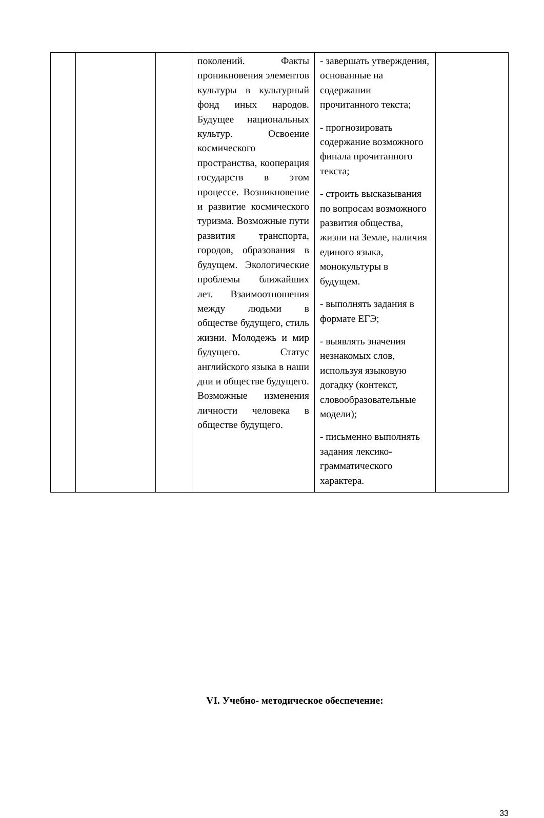| | | | поколений. Факты проникновения элементов культуры в культурный фонд иных народов. Будущее национальных культур. Освоение космического пространства, кооперация государств в этом процессе. Возникновение и развитие космического туризма. Возможные пути развития транспорта, городов, образования в будущем. Экологические проблемы ближайших лет. Взаимоотношения между людьми в обществе будущего, стиль жизни. Молодежь и мир будущего. Статус английского языка в наши дни и обществе будущего. Возможные изменения личности человека в обществе будущего. | - завершать утверждения, основанные на содержании прочитанного текста; - прогнозировать содержание возможного финала прочитанного текста; - строить высказывания по вопросам возможного развития общества, жизни на Земле, наличия единого языка, монокультуры в будущем. - выполнять задания в формате ЕГЭ; - выявлять значения незнакомых слов, используя языковую догадку (контекст, словообразовательные модели); - письменно выполнять задания лексико-грамматического характера. | |
VI. Учебно- методическое обеспечение:
33